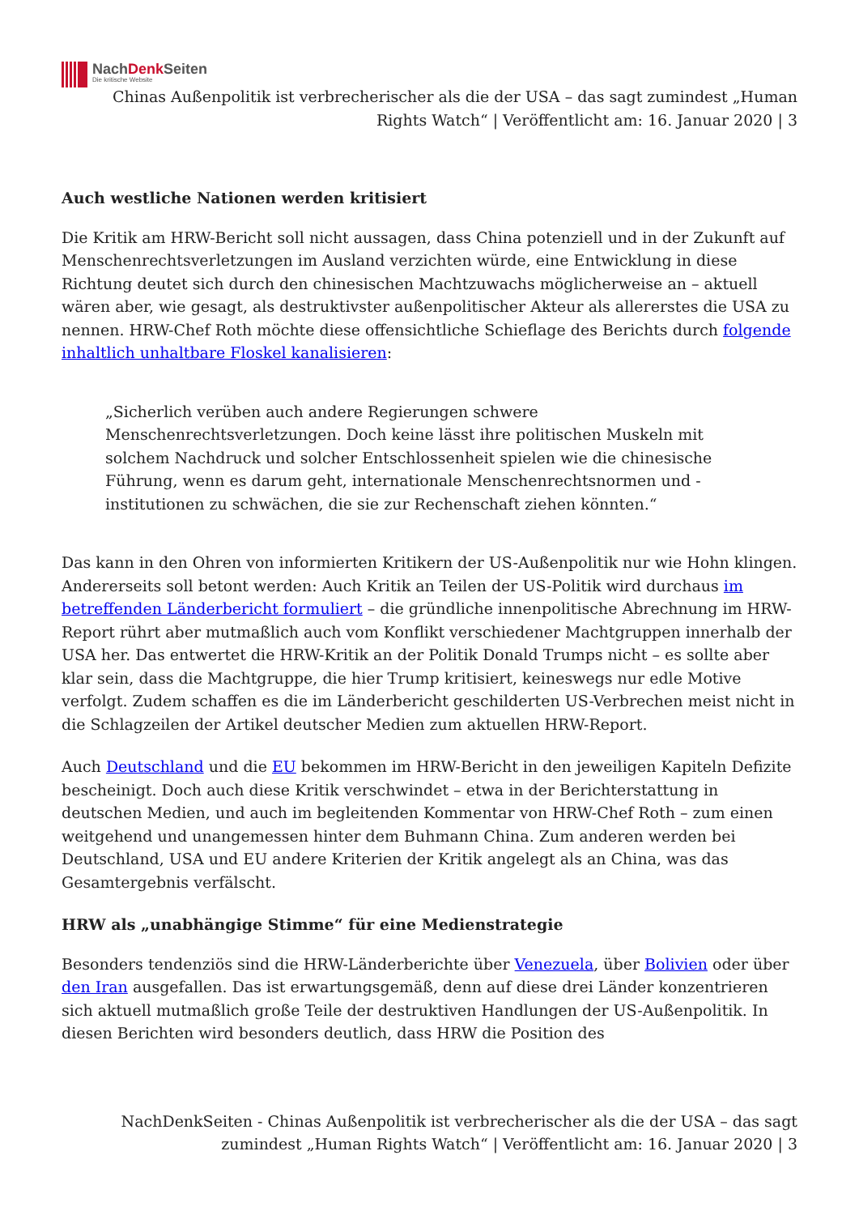NachDenk Seiten
Die kritische Website
Chinas Außenpolitik ist verbrecherischer als die der USA – das sagt zumindest „Human Rights Watch“ | Veröffentlicht am: 16. Januar 2020 | 3
Auch westliche Nationen werden kritisiert
Die Kritik am HRW-Bericht soll nicht aussagen, dass China potenziell und in der Zukunft auf Menschenrechtsverletzungen im Ausland verzichten würde, eine Entwicklung in diese Richtung deutet sich durch den chinesischen Machtzuwachs möglicherweise an – aktuell wären aber, wie gesagt, als destruktivster außenpolitischer Akteur als allererstes die USA zu nennen. HRW-Chef Roth möchte diese offensichtliche Schieflage des Berichts durch folgende inhaltlich unhaltbare Floskel kanalisieren:
„Sicherlich verüben auch andere Regierungen schwere Menschenrechtsverletzungen. Doch keine lässt ihre politischen Muskeln mit solchem Nachdruck und solcher Entschlossenheit spielen wie die chinesische Führung, wenn es darum geht, internationale Menschenrechtsnormen und -institutionen zu schwächen, die sie zur Rechenschaft ziehen könnten.“
Das kann in den Ohren von informierten Kritikern der US-Außenpolitik nur wie Hohn klingen. Andererseits soll betont werden: Auch Kritik an Teilen der US-Politik wird durchaus im betreffenden Länderbericht formuliert – die gründliche innenpolitische Abrechnung im HRW-Report rührt aber mutmaßlich auch vom Konflikt verschiedener Machtgruppen innerhalb der USA her. Das entwertet die HRW-Kritik an der Politik Donald Trumps nicht – es sollte aber klar sein, dass die Machtgruppe, die hier Trump kritisiert, keineswegs nur edle Motive verfolgt. Zudem schaffen es die im Länderbericht geschilderten US-Verbrechen meist nicht in die Schlagzeilen der Artikel deutscher Medien zum aktuellen HRW-Report.
Auch Deutschland und die EU bekommen im HRW-Bericht in den jeweiligen Kapiteln Defizite bescheinigt. Doch auch diese Kritik verschwindet – etwa in der Berichterstattung in deutschen Medien, und auch im begleitenden Kommentar von HRW-Chef Roth – zum einen weitgehend und unangemessen hinter dem Buhmann China. Zum anderen werden bei Deutschland, USA und EU andere Kriterien der Kritik angelegt als an China, was das Gesamtergebnis verfälscht.
HRW als „unabhängige Stimme“ für eine Medienstrategie
Besonders tendenziös sind die HRW-Länderberichte über Venezuela, über Bolivien oder über den Iran ausgefallen. Das ist erwartungsgemäß, denn auf diese drei Länder konzentrieren sich aktuell mutmaßlich große Teile der destruktiven Handlungen der US-Außenpolitik. In diesen Berichten wird besonders deutlich, dass HRW die Position des
NachDenkSeiten - Chinas Außenpolitik ist verbrecherischer als die der USA – das sagt zumindest „Human Rights Watch“ | Veröffentlicht am: 16. Januar 2020 | 3